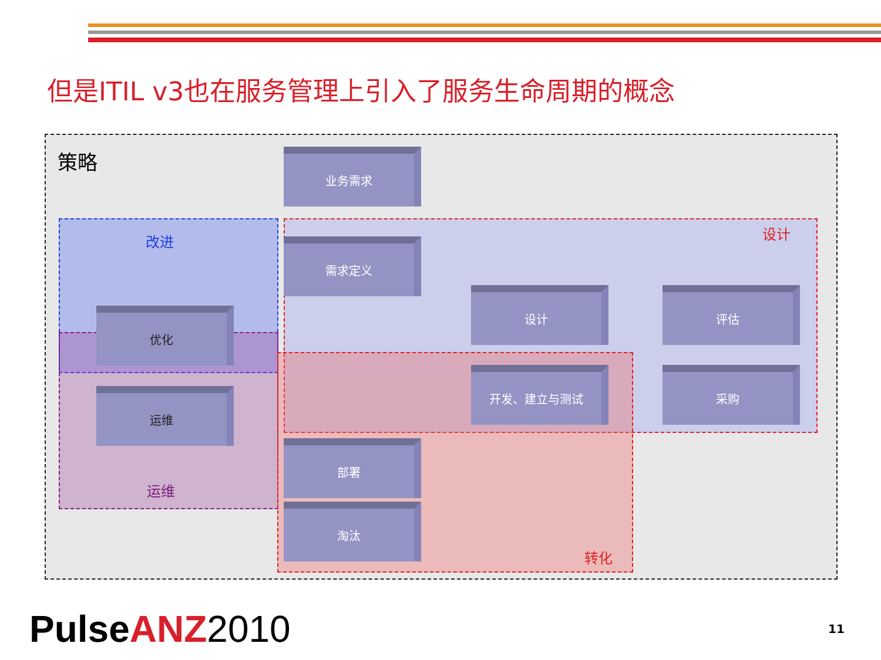但是ITIL v3也在服务管理上引入了服务生命周期的概念
策略
改进 设计
运维
转化
业务需求
需求定义
设计 评估
优化
开发、建立与测试 采购
运维
部署
淘汰
Pulse ANZ 2010 11